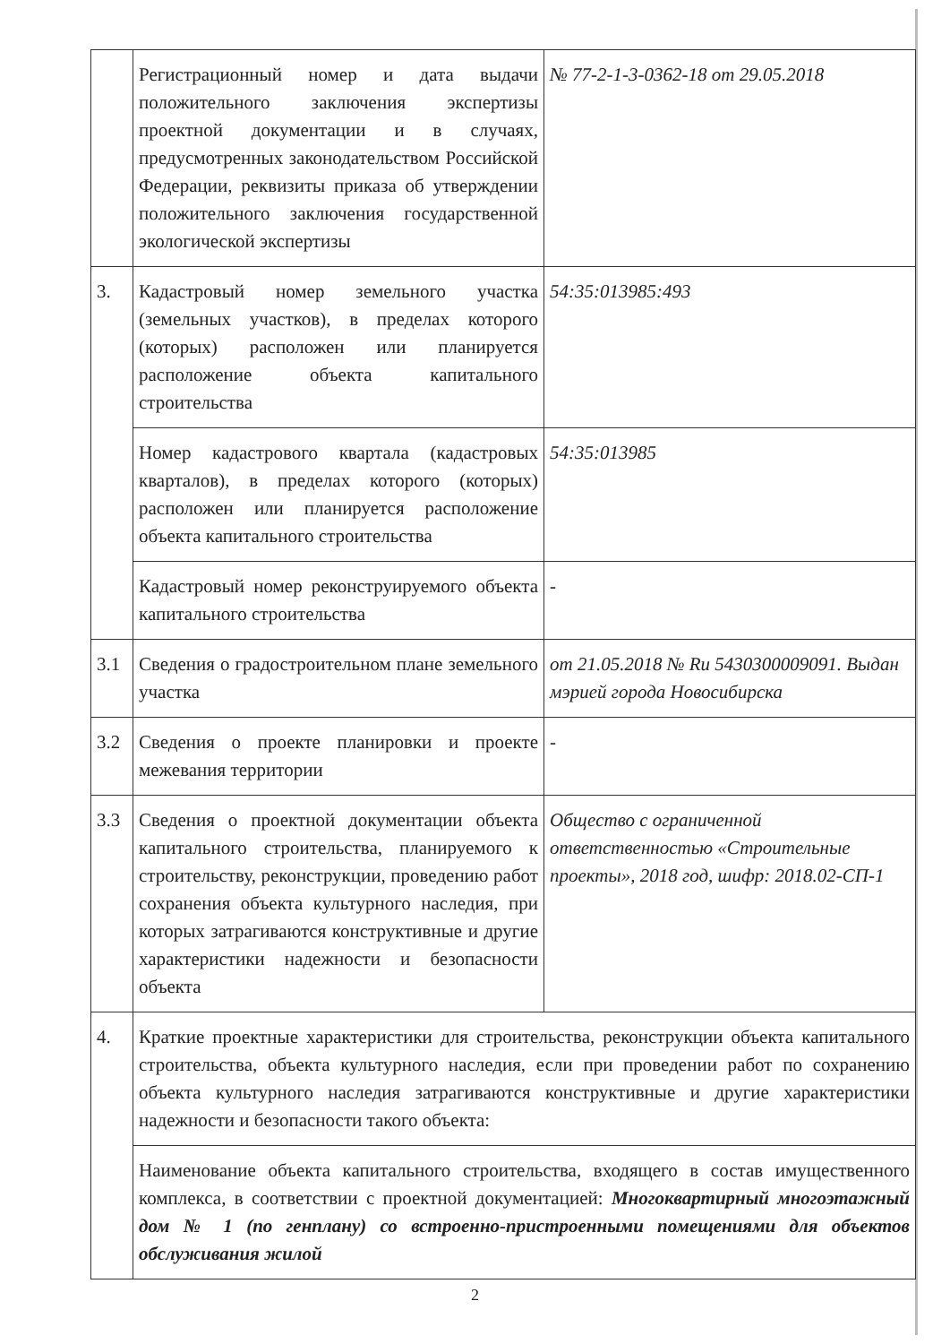| | Регистрационный номер и дата выдачи положительного заключения экспертизы проектной документации и в случаях, предусмотренных законодательством Российской Федерации, реквизиты приказа об утверждении положительного заключения государственной экологической экспертизы | № 77-2-1-3-0362-18 от 29.05.2018 |
| 3. | Кадастровый номер земельного участка (земельных участков), в пределах которого (которых) расположен или планируется расположение объекта капитального строительства | 54:35:013985:493 |
| | Номер кадастрового квартала (кадастровых кварталов), в пределах которого (которых) расположен или планируется расположение объекта капитального строительства | 54:35:013985 |
| | Кадастровый номер реконструируемого объекта капитального строительства | - |
| 3.1 | Сведения о градостроительном плане земельного участка | от 21.05.2018 № Ru 5430300009091. Выдан мэрией города Новосибирска |
| 3.2 | Сведения о проекте планировки и проекте межевания территории | - |
| 3.3 | Сведения о проектной документации объекта капитального строительства, планируемого к строительству, реконструкции, проведению работ сохранения объекта культурного наследия, при которых затрагиваются конструктивные и другие характеристики надежности и безопасности объекта | Общество с ограниченной ответственностью «Строительные проекты», 2018 год, шифр: 2018.02-СП-1 |
| 4. | Краткие проектные характеристики для строительства, реконструкции объекта капитального строительства, объекта культурного наследия, если при проведении работ по сохранению объекта культурного наследия затрагиваются конструктивные и другие характеристики надежности и безопасности такого объекта: | |
| | Наименование объекта капитального строительства, входящего в состав имущественного комплекса, в соответствии с проектной документацией: Многоквартирный многоэтажный дом № 1 (по генплану) со встроенно-пристроенными помещениями для объектов обслуживания жилой | |
2